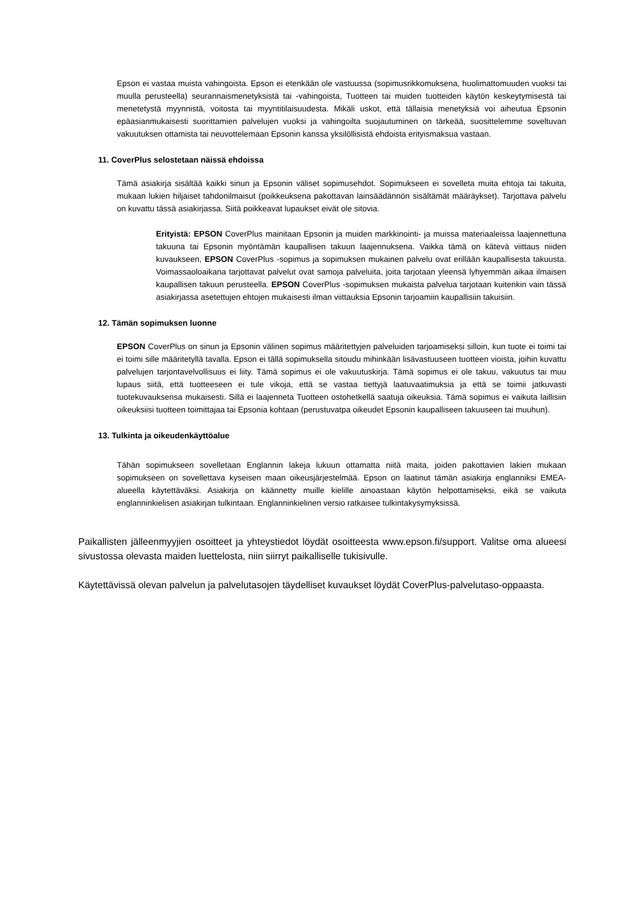Epson ei vastaa muista vahingoista. Epson ei etenkään ole vastuussa (sopimusrikkomuksena, huolimattomuuden vuoksi tai muulla perusteella) seurannaismenetyksistä tai -vahingoista, Tuotteen tai muiden tuotteiden käytön keskeytymisestä tai menetetystä myynnistä, voitosta tai myyntitilaisuudesta. Mikäli uskot, että tällaisia menetyksiä voi aiheutua Epsonin epäasianmukaisesti suorittamien palvelujen vuoksi ja vahingoilta suojautuminen on tärkeää, suosittelemme soveltuvan vakuutuksen ottamista tai neuvottelemaan Epsonin kanssa yksilöllisistä ehdoista erityismaksua vastaan.
11. CoverPlus selostetaan näissä ehdoissa
Tämä asiakirja sisältää kaikki sinun ja Epsonin väliset sopimusehdot. Sopimukseen ei sovelleta muita ehtoja tai takuita, mukaan lukien hiljaiset tahdonilmaisut (poikkeuksena pakottavan lainsäädännön sisältämät määräykset). Tarjottava palvelu on kuvattu tässä asiakirjassa. Siitä poikkeavat lupaukset eivät ole sitovia.
Erityistä: EPSON CoverPlus mainitaan Epsonin ja muiden markkinointi- ja muissa materiaaleissa laajennettuna takuuna tai Epsonin myöntämän kaupallisen takuun laajennuksena. Vaikka tämä on kätevä viittaus niiden kuvaukseen, EPSON CoverPlus -sopimus ja sopimuksen mukainen palvelu ovat erillään kaupallisesta takuusta. Voimassaoloaikana tarjottavat palvelut ovat samoja palveluita, joita tarjotaan yleensä lyhyemmän aikaa ilmaisen kaupallisen takuun perusteella. EPSON CoverPlus -sopimuksen mukaista palvelua tarjotaan kuitenkin vain tässä asiakirjassa asetettujen ehtojen mukaisesti ilman viittauksia Epsonin tarjoamiin kaupallisiin takuisiin.
12. Tämän sopimuksen luonne
EPSON CoverPlus on sinun ja Epsonin välinen sopimus määritettyjen palveluiden tarjoamiseksi silloin, kun tuote ei toimi tai ei toimi sille määritetyllä tavalla. Epson ei tällä sopimuksella sitoudu mihinkään lisävastuuseen tuotteen vioista, joihin kuvattu palvelujen tarjontavelvollisuus ei liity. Tämä sopimus ei ole vakuutuskirja. Tämä sopimus ei ole takuu, vakuutus tai muu lupaus siitä, että tuotteeseen ei tule vikoja, että se vastaa tiettyjä laatuvaatimuksia ja että se toimii jatkuvasti tuotekuvauksensa mukaisesti. Sillä ei laajenneta Tuotteen ostohetkellä saatuja oikeuksia. Tämä sopimus ei vaikuta laillisiin oikeuksiisi tuotteen toimittajaa tai Epsonia kohtaan (perustuvatpa oikeudet Epsonin kaupalliseen takuuseen tai muuhun).
13. Tulkinta ja oikeudenkäyttöalue
Tähän sopimukseen sovelletaan Englannin lakeja lukuun ottamatta niitä maita, joiden pakottavien lakien mukaan sopimukseen on sovellettava kyseisen maan oikeusjärjestelmää. Epson on laatinut tämän asiakirja englanniksi EMEA-alueella käytettäväksi. Asiakirja on käännetty muille kielille ainoastaan käytön helpottamiseksi, eikä se vaikuta englanninkielisen asiakirjan tulkintaan. Englanninkielinen versio ratkaisee tulkintakysymyksissä.
Paikallisten jälleenmyyjien osoitteet ja yhteystiedot löydät osoitteesta www.epson.fi/support. Valitse oma alueesi sivustossa olevasta maiden luettelosta, niin siirryt paikalliselle tukisivulle.
Käytettävissä olevan palvelun ja palvelutasojen täydelliset kuvaukset löydät CoverPlus-palvelutaso-oppaasta.